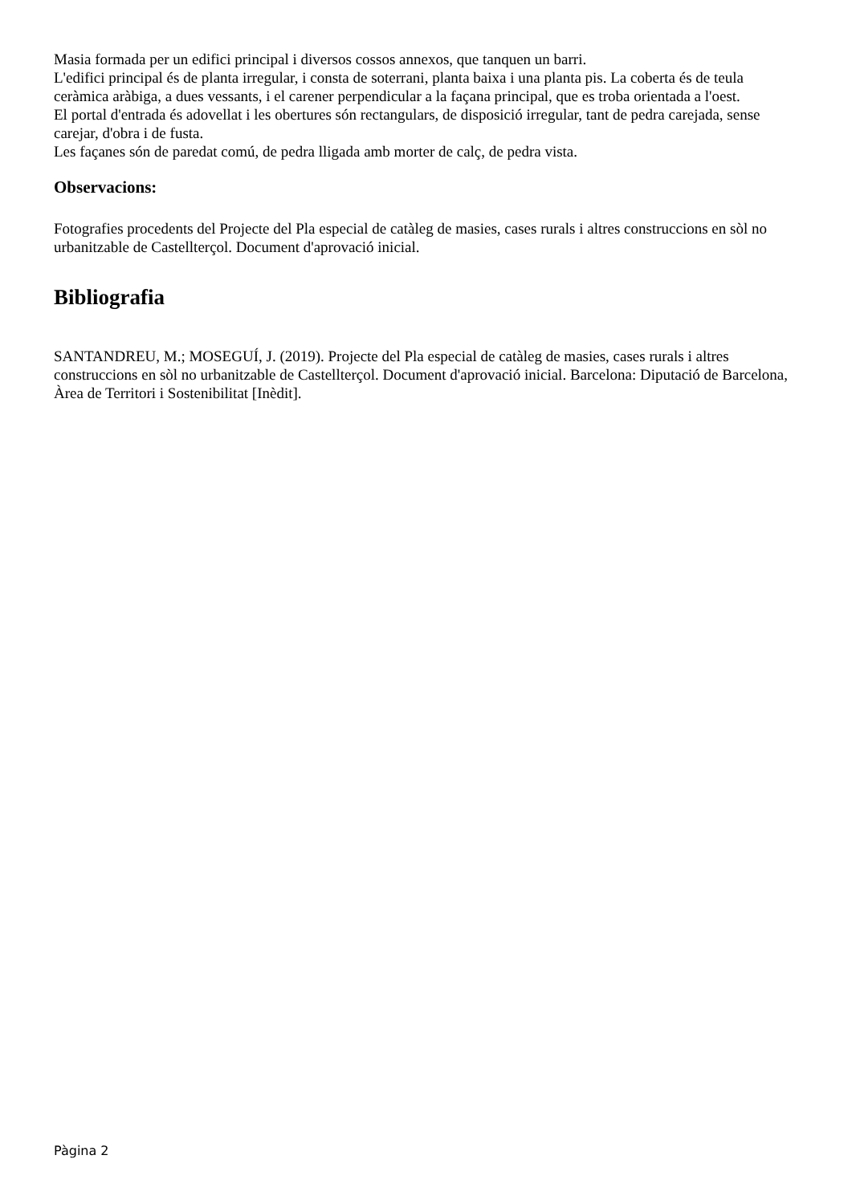Masia formada per un edifici principal i diversos cossos annexos, que tanquen un barri.
L'edifici principal és de planta irregular, i consta de soterrani, planta baixa i una planta pis. La coberta és de teula ceràmica aràbiga, a dues vessants, i el carener perpendicular a la façana principal, que es troba orientada a l'oest.
El portal d'entrada és adovellat i les obertures són rectangulars, de disposició irregular, tant de pedra carejada, sense carejar, d'obra i de fusta.
Les façanes són de paredat comú, de pedra lligada amb morter de calç, de pedra vista.
Observacions:
Fotografies procedents del Projecte del Pla especial de catàleg de masies, cases rurals i altres construccions en sòl no urbanitzable de Castellterçol. Document d'aprovació inicial.
Bibliografia
SANTANDREU, M.; MOSEGUÍ, J. (2019). Projecte del Pla especial de catàleg de masies, cases rurals i altres construccions en sòl no urbanitzable de Castellterçol. Document d'aprovació inicial. Barcelona: Diputació de Barcelona, Àrea de Territori i Sostenibilitat [Inèdit].
Pàgina 2